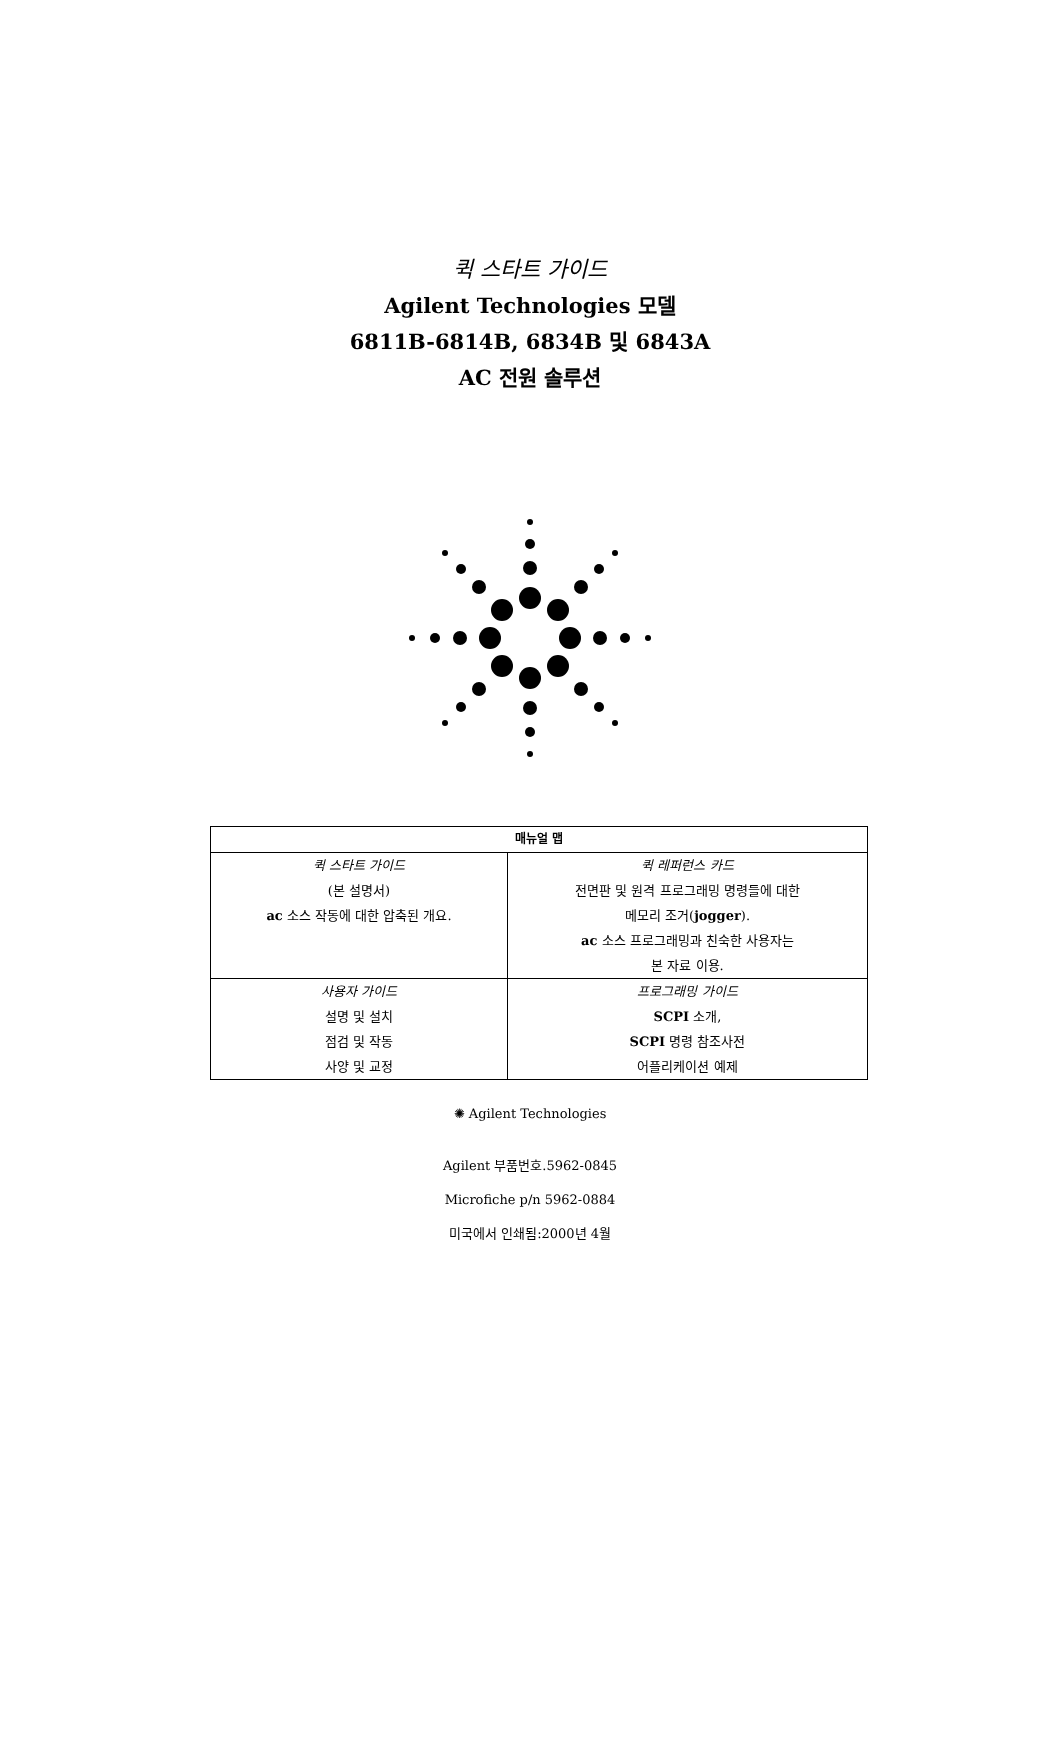퀵 스타트 가이드
Agilent Technologies 모델
6811B-6814B, 6834B 및 6843A
AC 전원 솔루션
| 매뉴얼 맵 | |
| --- | --- |
| 퀵 스타트 가이드 (본 설명서) ac 소스 작동에 대한 압축된 개요. | 퀵 레퍼런스 카드 전면판 및 원격 프로그래밍 명령들에 대한 메모리 조거( jogger ). ac 소스 프로그래밍과 친숙한 사용자는 본 자료 이용. |
| 사용자 가이드 설명 및 설치 점검 및 작동 사양 및 교정 | 프로그래밍 가이드 SCPI 소개, SCPI 명령 참조사전 어플리케이션 예제 |
✺ Agilent Technologies
Agilent 부품번호.5962-0845
Microfiche p/n 5962-0884
미국에서 인쇄됨:2000년 4월